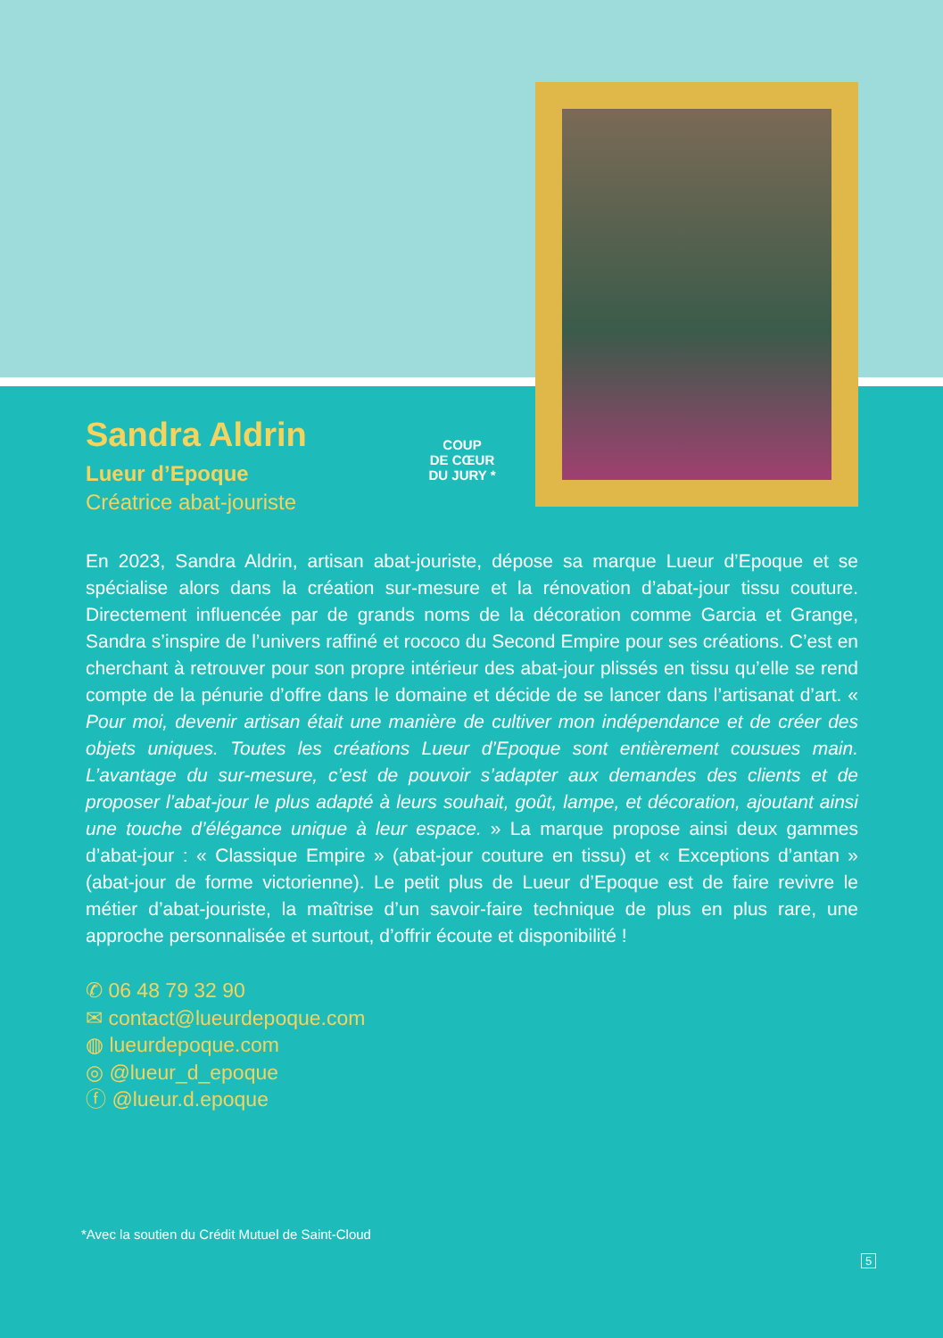Sandra Aldrin
Lueur d’Epoque
Créatrice abat-jouriste
COUP
DE CŒUR
DU JURY *
En 2023, Sandra Aldrin, artisan abat-jouriste, dépose sa marque Lueur d’Epoque et se spécialise alors dans la création sur-mesure et la rénovation d’abat-jour tissu couture. Directement influencée par de grands noms de la décoration comme Garcia et Grange, Sandra s’inspire de l’univers raffiné et rococo du Second Empire pour ses créations. C’est en cherchant à retrouver pour son propre intérieur des abat-jour plissés en tissu qu’elle se rend compte de la pénurie d’offre dans le domaine et décide de se lancer dans l’artisanat d’art. « Pour moi, devenir artisan était une manière de cultiver mon indépendance et de créer des objets uniques. Toutes les créations Lueur d’Epoque sont entièrement cousues main. L’avantage du sur-mesure, c’est de pouvoir s’adapter aux demandes des clients et de proposer l’abat-jour le plus adapté à leurs souhait, goût, lampe, et décoration, ajoutant ainsi une touche d’élégance unique à leur espace. » La marque propose ainsi deux gammes d’abat-jour : « Classique Empire » (abat-jour couture en tissu) et « Exceptions d’antan » (abat-jour de forme victorienne). Le petit plus de Lueur d’Epoque est de faire revivre le métier d’abat-jouriste, la maîtrise d’un savoir-faire technique de plus en plus rare, une approche personnalisée et surtout, d’offrir écoute et disponibilité !
✆ 06 48 79 32 90
✉ contact@lueurdepoque.com
◍ lueurdepoque.com
◎ @lueur_d_epoque
ⓕ @lueur.d.epoque
*Avec la soutien du Crédit Mutuel de Saint-Cloud
5